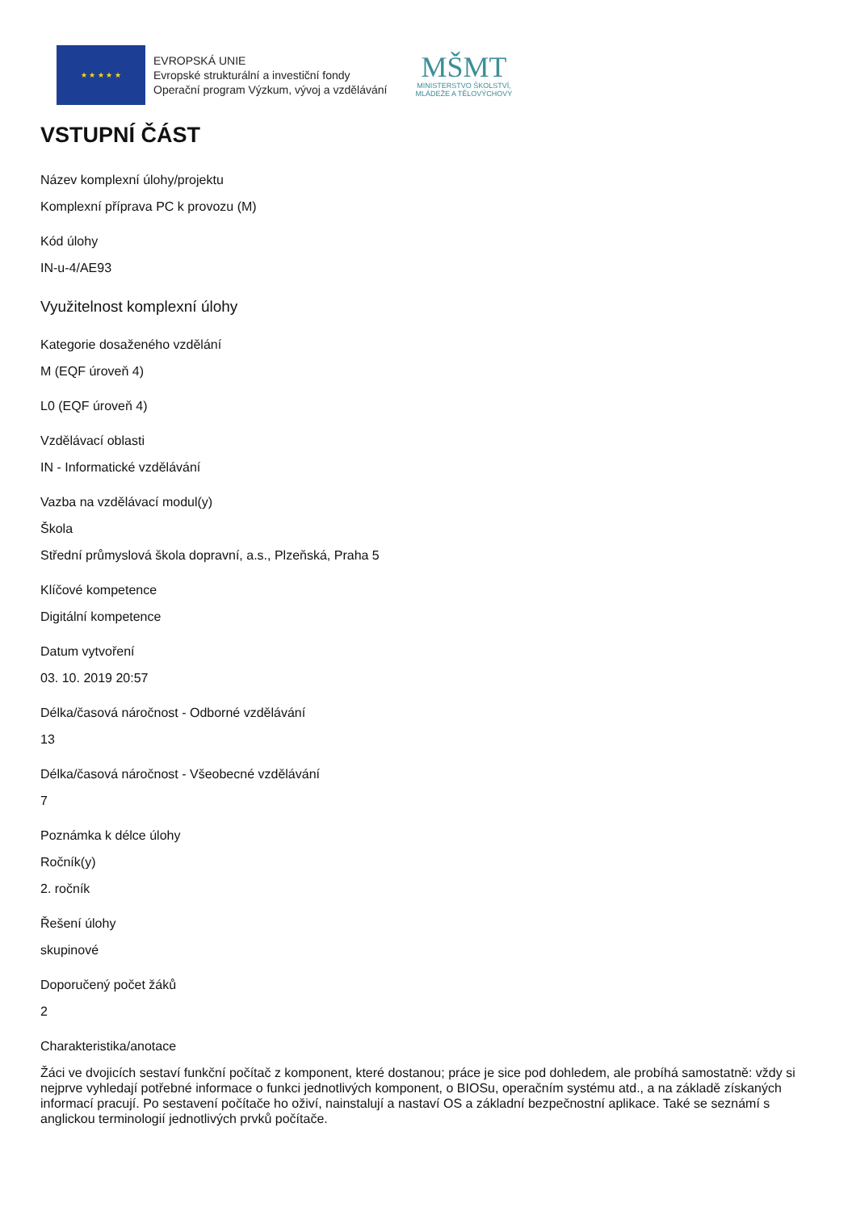★ ★ ★ ★ ★
EVROPSKÁ UNIE
Evropské strukturální a investiční fondy
Operační program Výzkum, vývoj a vzdělávání
MŠMT
MINISTERSTVO ŠKOLSTVÍ,
MLÁDEŽE A TĚLOVÝCHOVY
VSTUPNÍ ČÁST
Název komplexní úlohy/projektu
Komplexní příprava PC k provozu (M)
Kód úlohy
IN-u-4/AE93
Využitelnost komplexní úlohy
Kategorie dosaženého vzdělání
M (EQF úroveň 4)
L0 (EQF úroveň 4)
Vzdělávací oblasti
IN - Informatické vzdělávání
Vazba na vzdělávací modul(y)
Škola
Střední průmyslová škola dopravní, a.s., Plzeňská, Praha 5
Klíčové kompetence
Digitální kompetence
Datum vytvoření
03. 10. 2019 20:57
Délka/časová náročnost - Odborné vzdělávání
13
Délka/časová náročnost - Všeobecné vzdělávání
7
Poznámka k délce úlohy
Ročník(y)
2. ročník
Řešení úlohy
skupinové
Doporučený počet žáků
2
Charakteristika/anotace
Žáci ve dvojicích sestaví funkční počítač z komponent, které dostanou; práce je sice pod dohledem, ale probíhá samostatně: vždy si nejprve vyhledají potřebné informace o funkci jednotlivých komponent, o BIOSu, operačním systému atd., a na základě získaných informací pracují. Po sestavení počítače ho oživí, nainstalují a nastaví OS a základní bezpečnostní aplikace. Také se seznámí s anglickou terminologií jednotlivých prvků počítače.